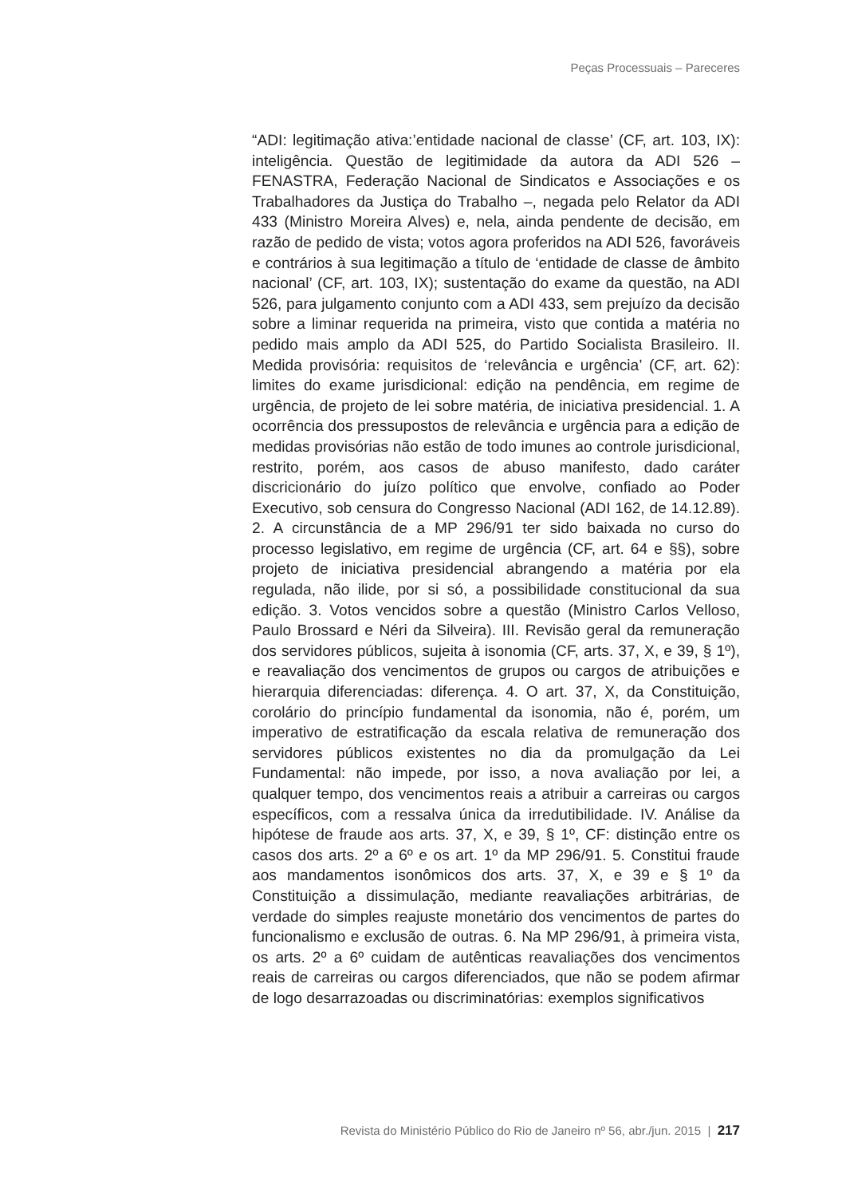Peças Processuais – Pareceres
“ADI: legitimação ativa:’entidade nacional de classe’ (CF, art. 103, IX): inteligência. Questão de legitimidade da autora da ADI 526 – FENASTRA, Federação Nacional de Sindicatos e Associações e os Trabalhadores da Justiça do Trabalho –, negada pelo Relator da ADI 433 (Ministro Moreira Alves) e, nela, ainda pendente de decisão, em razão de pedido de vista; votos agora proferidos na ADI 526, favoráveis e contrários à sua legitimação a título de ‘entidade de classe de âmbito nacional’ (CF, art. 103, IX); sustentação do exame da questão, na ADI 526, para julgamento conjunto com a ADI 433, sem prejuízo da decisão sobre a liminar requerida na primeira, visto que contida a matéria no pedido mais amplo da ADI 525, do Partido Socialista Brasileiro. II. Medida provisória: requisitos de ‘relevância e urgência’ (CF, art. 62): limites do exame jurisdicional: edição na pendência, em regime de urgência, de projeto de lei sobre matéria, de iniciativa presidencial. 1. A ocorrência dos pressupostos de relevância e urgência para a edição de medidas provisórias não estão de todo imunes ao controle jurisdicional, restrito, porém, aos casos de abuso manifesto, dado caráter discricionário do juízo político que envolve, confiado ao Poder Executivo, sob censura do Congresso Nacional (ADI 162, de 14.12.89). 2. A circunstância de a MP 296/91 ter sido baixada no curso do processo legislativo, em regime de urgência (CF, art. 64 e §§), sobre projeto de iniciativa presidencial abrangendo a matéria por ela regulada, não ilide, por si só, a possibilidade constitucional da sua edição. 3. Votos vencidos sobre a questão (Ministro Carlos Velloso, Paulo Brossard e Néri da Silveira). III. Revisão geral da remuneração dos servidores públicos, sujeita à isonomia (CF, arts. 37, X, e 39, § 1º), e reavaliação dos vencimentos de grupos ou cargos de atribuições e hierarquia diferenciadas: diferença. 4. O art. 37, X, da Constituição, corolário do princípio fundamental da isonomia, não é, porém, um imperativo de estratificação da escala relativa de remuneração dos servidores públicos existentes no dia da promulgação da Lei Fundamental: não impede, por isso, a nova avaliação por lei, a qualquer tempo, dos vencimentos reais a atribuir a carreiras ou cargos específicos, com a ressalva única da irredutibilidade. IV. Análise da hipótese de fraude aos arts. 37, X, e 39, § 1º, CF: distinção entre os casos dos arts. 2º a 6º e os art. 1º da MP 296/91. 5. Constitui fraude aos mandamentos isonômicos dos arts. 37, X, e 39 e § 1º da Constituição a dissimulação, mediante reavaliações arbitrárias, de verdade do simples reajuste monetário dos vencimentos de partes do funcionalismo e exclusão de outras. 6. Na MP 296/91, à primeira vista, os arts. 2º a 6º cuidam de autênticas reavaliações dos vencimentos reais de carreiras ou cargos diferenciados, que não se podem afirmar de logo desarrazoadas ou discriminatórias: exemplos significativos
Revista do Ministério Público do Rio de Janeiro nº 56, abr./jun. 2015 | 217